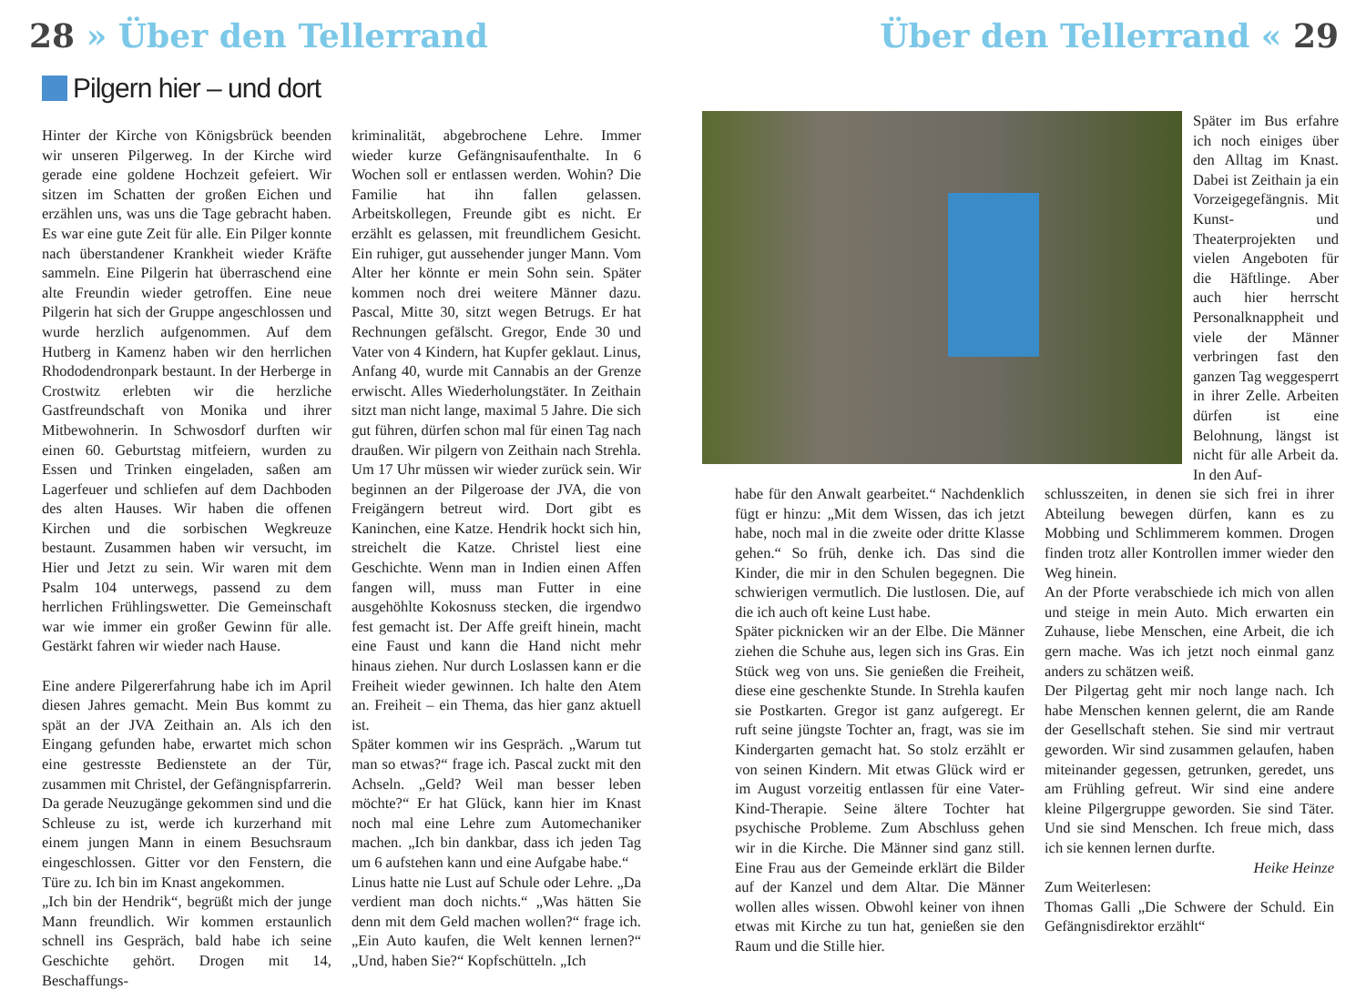28 » Über den Tellerrand Über den Tellerrand « 29
Pilgern hier – und dort
Hinter der Kirche von Königsbrück beenden wir unseren Pilgerweg. In der Kirche wird gerade eine goldene Hochzeit gefeiert. Wir sitzen im Schatten der großen Eichen und erzählen uns, was uns die Tage gebracht haben. Es war eine gute Zeit für alle. Ein Pilger konnte nach überstandener Krankheit wieder Kräfte sammeln. Eine Pilgerin hat überraschend eine alte Freundin wieder getroffen. Eine neue Pilgerin hat sich der Gruppe angeschlossen und wurde herzlich aufgenommen. Auf dem Hutberg in Kamenz haben wir den herrlichen Rhododendronpark bestaunt. In der Herberge in Crostwitz erlebten wir die herzliche Gastfreundschaft von Monika und ihrer Mitbewohnerin. In Schwosdorf durften wir einen 60. Geburtstag mitfeiern, wurden zu Essen und Trinken eingeladen, saßen am Lagerfeuer und schliefen auf dem Dachboden des alten Hauses. Wir haben die offenen Kirchen und die sorbischen Wegkreuze bestaunt. Zusammen haben wir versucht, im Hier und Jetzt zu sein. Wir waren mit dem Psalm 104 unterwegs, passend zu dem herrlichen Frühlingswetter. Die Gemeinschaft war wie immer ein großer Gewinn für alle. Gestärkt fahren wir wieder nach Hause.
Eine andere Pilgererfahrung habe ich im April diesen Jahres gemacht. Mein Bus kommt zu spät an der JVA Zeithain an. Als ich den Eingang gefunden habe, erwartet mich schon eine gestresste Bedienstete an der Tür, zusammen mit Christel, der Gefängnispfarrerin. Da gerade Neuzugänge gekommen sind und die Schleuse zu ist, werde ich kurzerhand mit einem jungen Mann in einem Besuchsraum eingeschlossen. Gitter vor den Fenstern, die Türe zu. Ich bin im Knast angekommen.
„Ich bin der Hendrik“, begrüßt mich der junge Mann freundlich. Wir kommen erstaunlich schnell ins Gespräch, bald habe ich seine Geschichte gehört. Drogen mit 14, Beschaffungs-
kriminalität, abgebrochene Lehre. Immer wieder kurze Gefängnisaufenthalte. In 6 Wochen soll er entlassen werden. Wohin? Die Familie hat ihn fallen gelassen. Arbeitskollegen, Freunde gibt es nicht. Er erzählt es gelassen, mit freundlichem Gesicht. Ein ruhiger, gut aussehender junger Mann. Vom Alter her könnte er mein Sohn sein. Später kommen noch drei weitere Männer dazu. Pascal, Mitte 30, sitzt wegen Betrugs. Er hat Rechnungen gefälscht. Gregor, Ende 30 und Vater von 4 Kindern, hat Kupfer geklaut. Linus, Anfang 40, wurde mit Cannabis an der Grenze erwischt. Alles Wiederholungstäter. In Zeithain sitzt man nicht lange, maximal 5 Jahre. Die sich gut führen, dürfen schon mal für einen Tag nach draußen. Wir pilgern von Zeithain nach Strehla. Um 17 Uhr müssen wir wieder zurück sein. Wir beginnen an der Pilgeroase der JVA, die von Freigängern betreut wird. Dort gibt es Kaninchen, eine Katze. Hendrik hockt sich hin, streichelt die Katze. Christel liest eine Geschichte. Wenn man in Indien einen Affen fangen will, muss man Futter in eine ausgehöhlte Kokosnuss stecken, die irgendwo fest gemacht ist. Der Affe greift hinein, macht eine Faust und kann die Hand nicht mehr hinaus ziehen. Nur durch Loslassen kann er die Freiheit wieder gewinnen. Ich halte den Atem an. Freiheit – ein Thema, das hier ganz aktuell ist.
Später kommen wir ins Gespräch. „Warum tut man so etwas?“ frage ich. Pascal zuckt mit den Achseln. „Geld? Weil man besser leben möchte?“ Er hat Glück, kann hier im Knast noch mal eine Lehre zum Automechaniker machen. „Ich bin dankbar, dass ich jeden Tag um 6 aufstehen kann und eine Aufgabe habe.“
Linus hatte nie Lust auf Schule oder Lehre. „Da verdient man doch nichts.“ „Was hätten Sie denn mit dem Geld machen wollen?“ frage ich. „Ein Auto kaufen, die Welt kennen lernen?“ „Und, haben Sie?“ Kopfschütteln. „Ich
Später im Bus erfahre ich noch einiges über den Alltag im Knast. Dabei ist Zeithain ja ein Vorzeigegefängnis. Mit Kunst- und Theaterprojekten und vielen Angeboten für die Häftlinge. Aber auch hier herrscht Personalknappheit und viele der Männer verbringen fast den ganzen Tag weggesperrt in ihrer Zelle. Arbeiten dürfen ist eine Belohnung, längst ist nicht für alle Arbeit da. In den Auf-
habe für den Anwalt gearbeitet.“ Nachdenklich fügt er hinzu: „Mit dem Wissen, das ich jetzt habe, noch mal in die zweite oder dritte Klasse gehen.“ So früh, denke ich. Das sind die Kinder, die mir in den Schulen begegnen. Die schwierigen vermutlich. Die lustlosen. Die, auf die ich auch oft keine Lust habe.
Später picknicken wir an der Elbe. Die Männer ziehen die Schuhe aus, legen sich ins Gras. Ein Stück weg von uns. Sie genießen die Freiheit, diese eine geschenkte Stunde. In Strehla kaufen sie Postkarten. Gregor ist ganz aufgeregt. Er ruft seine jüngste Tochter an, fragt, was sie im Kindergarten gemacht hat. So stolz erzählt er von seinen Kindern. Mit etwas Glück wird er im August vorzeitig entlassen für eine Vater-Kind-Therapie. Seine ältere Tochter hat psychische Probleme. Zum Abschluss gehen wir in die Kirche. Die Männer sind ganz still. Eine Frau aus der Gemeinde erklärt die Bilder auf der Kanzel und dem Altar. Die Männer wollen alles wissen. Obwohl keiner von ihnen etwas mit Kirche zu tun hat, genießen sie den Raum und die Stille hier.
schlusszeiten, in denen sie sich frei in ihrer Abteilung bewegen dürfen, kann es zu Mobbing und Schlimmerem kommen. Drogen finden trotz aller Kontrollen immer wieder den Weg hinein.
An der Pforte verabschiede ich mich von allen und steige in mein Auto. Mich erwarten ein Zuhause, liebe Menschen, eine Arbeit, die ich gern mache. Was ich jetzt noch einmal ganz anders zu schätzen weiß.
Der Pilgertag geht mir noch lange nach. Ich habe Menschen kennen gelernt, die am Rande der Gesellschaft stehen. Sie sind mir vertraut geworden. Wir sind zusammen gelaufen, haben miteinander gegessen, getrunken, geredet, uns am Frühling gefreut. Wir sind eine andere kleine Pilgergruppe geworden. Sie sind Täter. Und sie sind Menschen. Ich freue mich, dass ich sie kennen lernen durfte.
Heike Heinze
Zum Weiterlesen:
Thomas Galli „Die Schwere der Schuld. Ein Gefängnisdirektor erzählt“